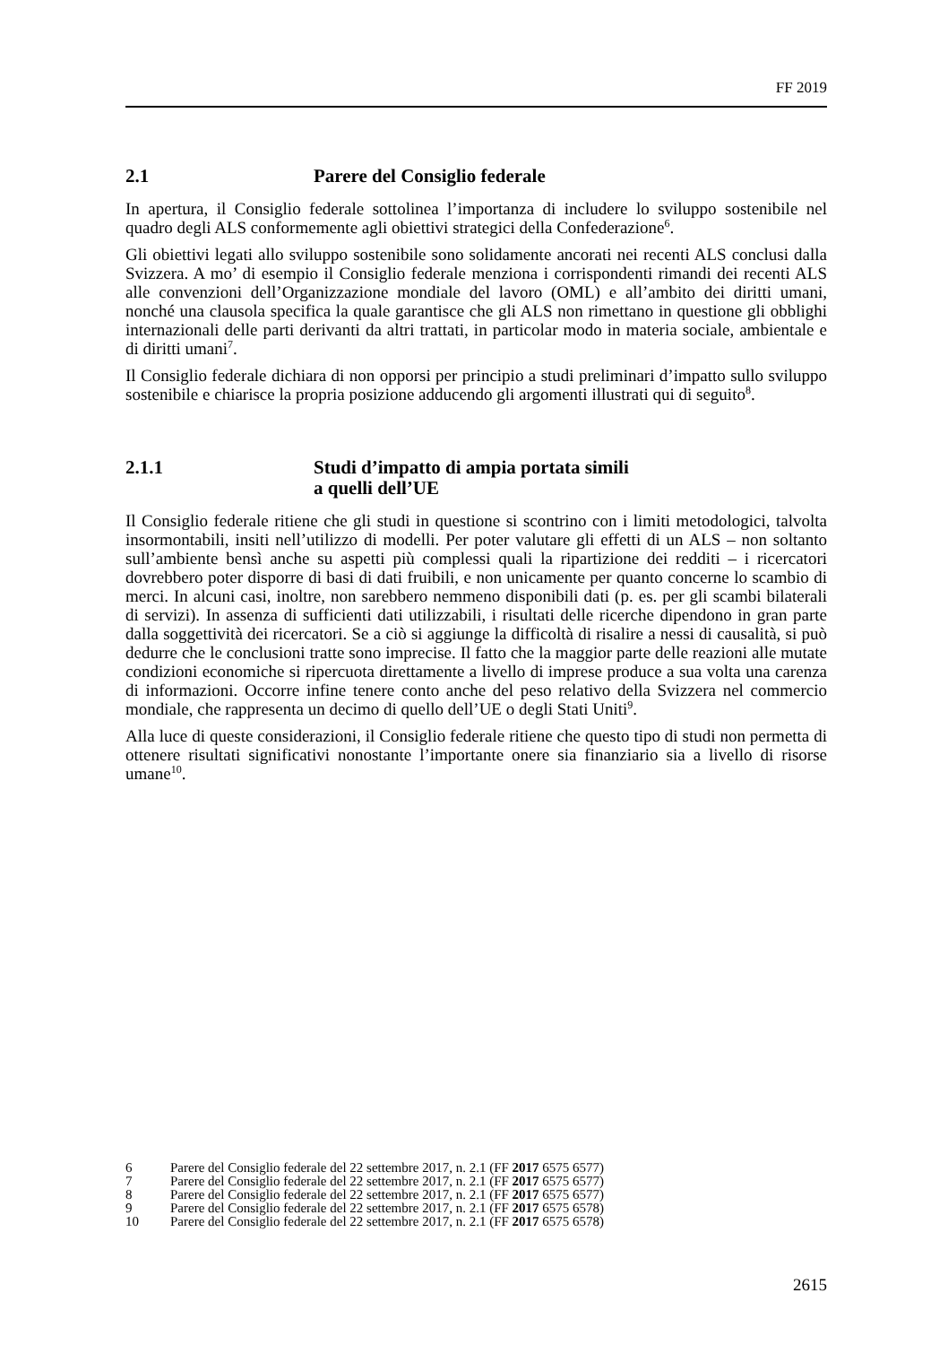FF 2019
2.1 Parere del Consiglio federale
In apertura, il Consiglio federale sottolinea l’importanza di includere lo sviluppo sostenibile nel quadro degli ALS conformemente agli obiettivi strategici della Confederazione<sup>6</sup>.
Gli obiettivi legati allo sviluppo sostenibile sono solidamente ancorati nei recenti ALS conclusi dalla Svizzera. A mo’ di esempio il Consiglio federale menziona i corrispondenti rimandi dei recenti ALS alle convenzioni dell’Organizzazione mondiale del lavoro (OML) e all’ambito dei diritti umani, nonché una clausola specifica la quale garantisce che gli ALS non rimettano in questione gli obblighi internazionali delle parti derivanti da altri trattati, in particolar modo in materia sociale, ambientale e di diritti umani<sup>7</sup>.
Il Consiglio federale dichiara di non opporsi per principio a studi preliminari d’impatto sullo sviluppo sostenibile e chiarisce la propria posizione adducendo gli argomenti illustrati qui di seguito<sup>8</sup>.
2.1.1 Studi d’impatto di ampia portata simili
a quelli dell’UE
Il Consiglio federale ritiene che gli studi in questione si scontrino con i limiti metodologici, talvolta insormontabili, insiti nell’utilizzo di modelli. Per poter valutare gli effetti di un ALS – non soltanto sull’ambiente bensì anche su aspetti più complessi quali la ripartizione dei redditi – i ricercatori dovrebbero poter disporre di basi di dati fruibili, e non unicamente per quanto concerne lo scambio di merci. In alcuni casi, inoltre, non sarebbero nemmeno disponibili dati (p. es. per gli scambi bilaterali di servizi). In assenza di sufficienti dati utilizzabili, i risultati delle ricerche dipendono in gran parte dalla soggettività dei ricercatori. Se a ciò si aggiunge la difficoltà di risalire a nessi di causalità, si può dedurre che le conclusioni tratte sono imprecise. Il fatto che la maggior parte delle reazioni alle mutate condizioni economiche si ripercuota direttamente a livello di imprese produce a sua volta una carenza di informazioni. Occorre infine tenere conto anche del peso relativo della Svizzera nel commercio mondiale, che rappresenta un decimo di quello dell’UE o degli Stati Uniti<sup>9</sup>.
Alla luce di queste considerazioni, il Consiglio federale ritiene che questo tipo di studi non permetta di ottenere risultati significativi nonostante l’importante onere sia finanziario sia a livello di risorse umane<sup>10</sup>.
6 Parere del Consiglio federale del 22 settembre 2017, n. 2.1 (FF 2017 6575 6577)
7 Parere del Consiglio federale del 22 settembre 2017, n. 2.1 (FF 2017 6575 6577)
8 Parere del Consiglio federale del 22 settembre 2017, n. 2.1 (FF 2017 6575 6577)
9 Parere del Consiglio federale del 22 settembre 2017, n. 2.1 (FF 2017 6575 6578)
10 Parere del Consiglio federale del 22 settembre 2017, n. 2.1 (FF 2017 6575 6578)
2615